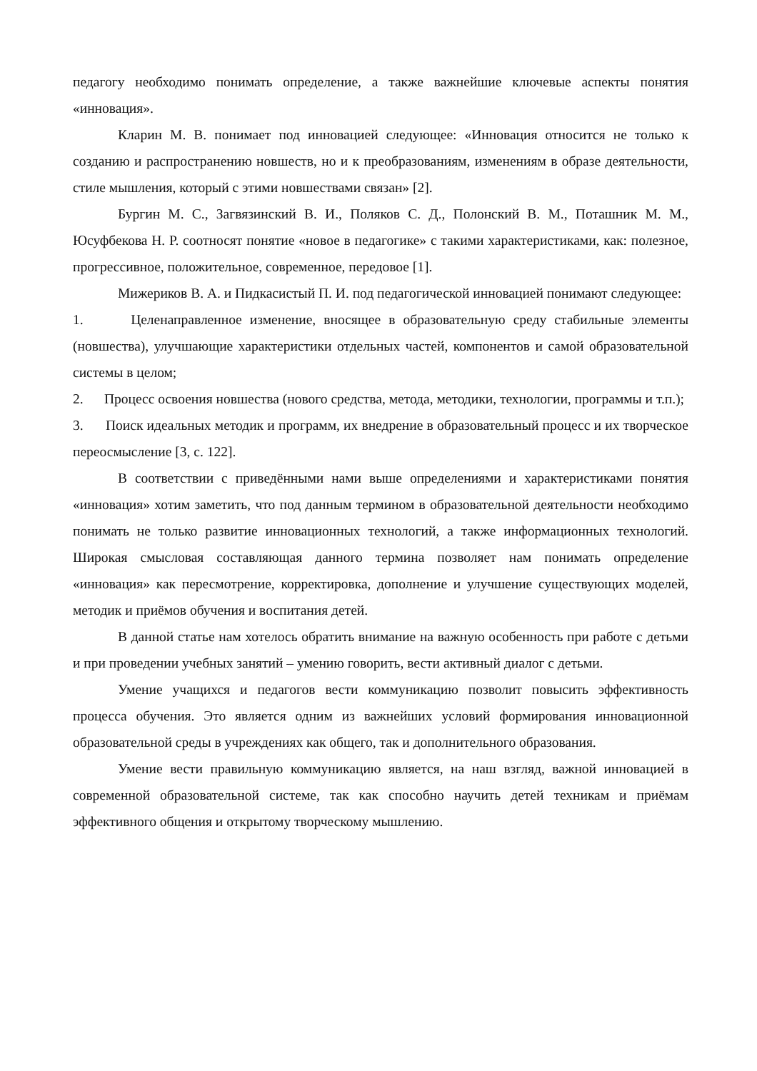педагогу необходимо понимать определение, а также важнейшие ключевые аспекты понятия «инновация».
Кларин М. В. понимает под инновацией следующее: «Инновация относится не только к созданию и распространению новшеств, но и к преобразованиям, изменениям в образе деятельности, стиле мышления, который с этими новшествами связан» [2].
Бургин М. С., Загвязинский В. И., Поляков С. Д., Полонский В. М., Поташник М. М., Юсуфбекова Н. Р. соотносят понятие «новое в педагогике» с такими характеристиками, как: полезное, прогрессивное, положительное, современное, передовое [1].
Мижериков В. А. и Пидкасистый П. И. под педагогической инновацией понимают следующее:
1. Целенаправленное изменение, вносящее в образовательную среду стабильные элементы (новшества), улучшающие характеристики отдельных частей, компонентов и самой образовательной системы в целом;
2. Процесс освоения новшества (нового средства, метода, методики, технологии, программы и т.п.);
3. Поиск идеальных методик и программ, их внедрение в образовательный процесс и их творческое переосмысление [3, с. 122].
В соответствии с приведёнными нами выше определениями и характеристиками понятия «инновация» хотим заметить, что под данным термином в образовательной деятельности необходимо понимать не только развитие инновационных технологий, а также информационных технологий. Широкая смысловая составляющая данного термина позволяет нам понимать определение «инновация» как пересмотрение, корректировка, дополнение и улучшение существующих моделей, методик и приёмов обучения и воспитания детей.
В данной статье нам хотелось обратить внимание на важную особенность при работе с детьми и при проведении учебных занятий – умению говорить, вести активный диалог с детьми.
Умение учащихся и педагогов вести коммуникацию позволит повысить эффективность процесса обучения. Это является одним из важнейших условий формирования инновационной образовательной среды в учреждениях как общего, так и дополнительного образования.
Умение вести правильную коммуникацию является, на наш взгляд, важной инновацией в современной образовательной системе, так как способно научить детей техникам и приёмам эффективного общения и открытому творческому мышлению.